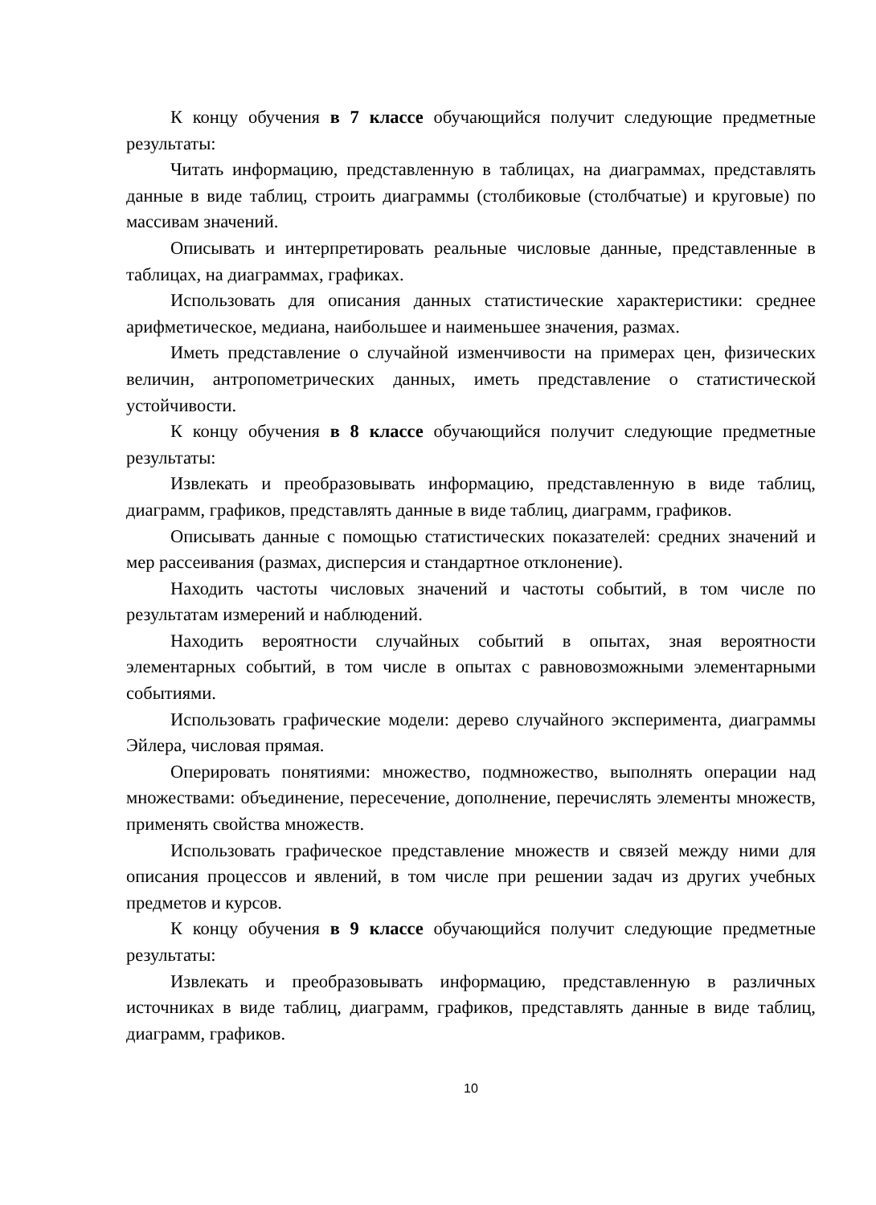К концу обучения в 7 классе обучающийся получит следующие предметные результаты:
Читать информацию, представленную в таблицах, на диаграммах, представлять данные в виде таблиц, строить диаграммы (столбиковые (столбчатые) и круговые) по массивам значений.
Описывать и интерпретировать реальные числовые данные, представленные в таблицах, на диаграммах, графиках.
Использовать для описания данных статистические характеристики: среднее арифметическое, медиана, наибольшее и наименьшее значения, размах.
Иметь представление о случайной изменчивости на примерах цен, физических величин, антропометрических данных, иметь представление о статистической устойчивости.
К концу обучения в 8 классе обучающийся получит следующие предметные результаты:
Извлекать и преобразовывать информацию, представленную в виде таблиц, диаграмм, графиков, представлять данные в виде таблиц, диаграмм, графиков.
Описывать данные с помощью статистических показателей: средних значений и мер рассеивания (размах, дисперсия и стандартное отклонение).
Находить частоты числовых значений и частоты событий, в том числе по результатам измерений и наблюдений.
Находить вероятности случайных событий в опытах, зная вероятности элементарных событий, в том числе в опытах с равновозможными элементарными событиями.
Использовать графические модели: дерево случайного эксперимента, диаграммы Эйлера, числовая прямая.
Оперировать понятиями: множество, подмножество, выполнять операции над множествами: объединение, пересечение, дополнение, перечислять элементы множеств, применять свойства множеств.
Использовать графическое представление множеств и связей между ними для описания процессов и явлений, в том числе при решении задач из других учебных предметов и курсов.
К концу обучения в 9 классе обучающийся получит следующие предметные результаты:
Извлекать и преобразовывать информацию, представленную в различных источниках в виде таблиц, диаграмм, графиков, представлять данные в виде таблиц, диаграмм, графиков.
10